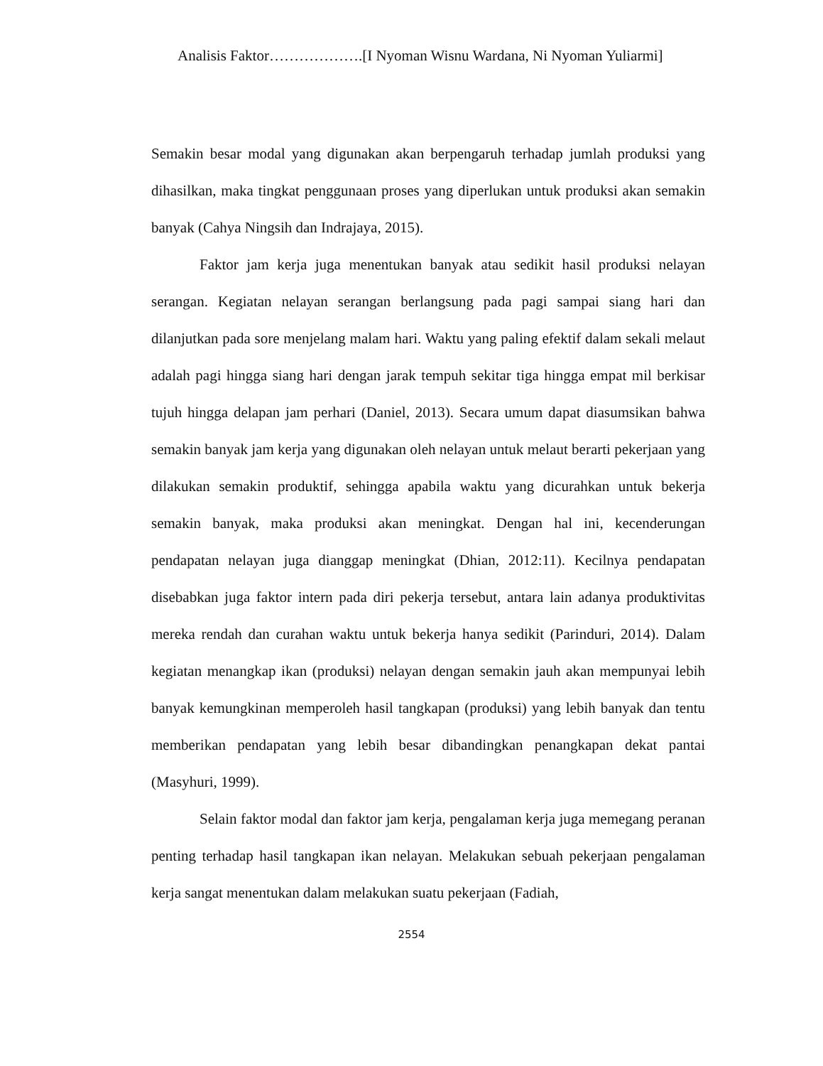Analisis Faktor……………….[I Nyoman Wisnu Wardana, Ni Nyoman Yuliarmi]
Semakin besar modal yang digunakan akan berpengaruh terhadap jumlah produksi yang dihasilkan, maka tingkat penggunaan proses yang diperlukan untuk produksi akan semakin banyak (Cahya Ningsih dan Indrajaya, 2015).
Faktor jam kerja juga menentukan banyak atau sedikit hasil produksi nelayan serangan. Kegiatan nelayan serangan berlangsung pada pagi sampai siang hari dan dilanjutkan pada sore menjelang malam hari. Waktu yang paling efektif dalam sekali melaut adalah pagi hingga siang hari dengan jarak tempuh sekitar tiga hingga empat mil berkisar tujuh hingga delapan jam perhari (Daniel, 2013). Secara umum dapat diasumsikan bahwa semakin banyak jam kerja yang digunakan oleh nelayan untuk melaut berarti pekerjaan yang dilakukan semakin produktif, sehingga apabila waktu yang dicurahkan untuk bekerja semakin banyak, maka produksi akan meningkat. Dengan hal ini, kecenderungan pendapatan nelayan juga dianggap meningkat (Dhian, 2012:11). Kecilnya pendapatan disebabkan juga faktor intern pada diri pekerja tersebut, antara lain adanya produktivitas mereka rendah dan curahan waktu untuk bekerja hanya sedikit (Parinduri, 2014). Dalam kegiatan menangkap ikan (produksi) nelayan dengan semakin jauh akan mempunyai lebih banyak kemungkinan memperoleh hasil tangkapan (produksi) yang lebih banyak dan tentu memberikan pendapatan yang lebih besar dibandingkan penangkapan dekat pantai (Masyhuri, 1999).
Selain faktor modal dan faktor jam kerja, pengalaman kerja juga memegang peranan penting terhadap hasil tangkapan ikan nelayan. Melakukan sebuah pekerjaan pengalaman kerja sangat menentukan dalam melakukan suatu pekerjaan (Fadiah,
2554